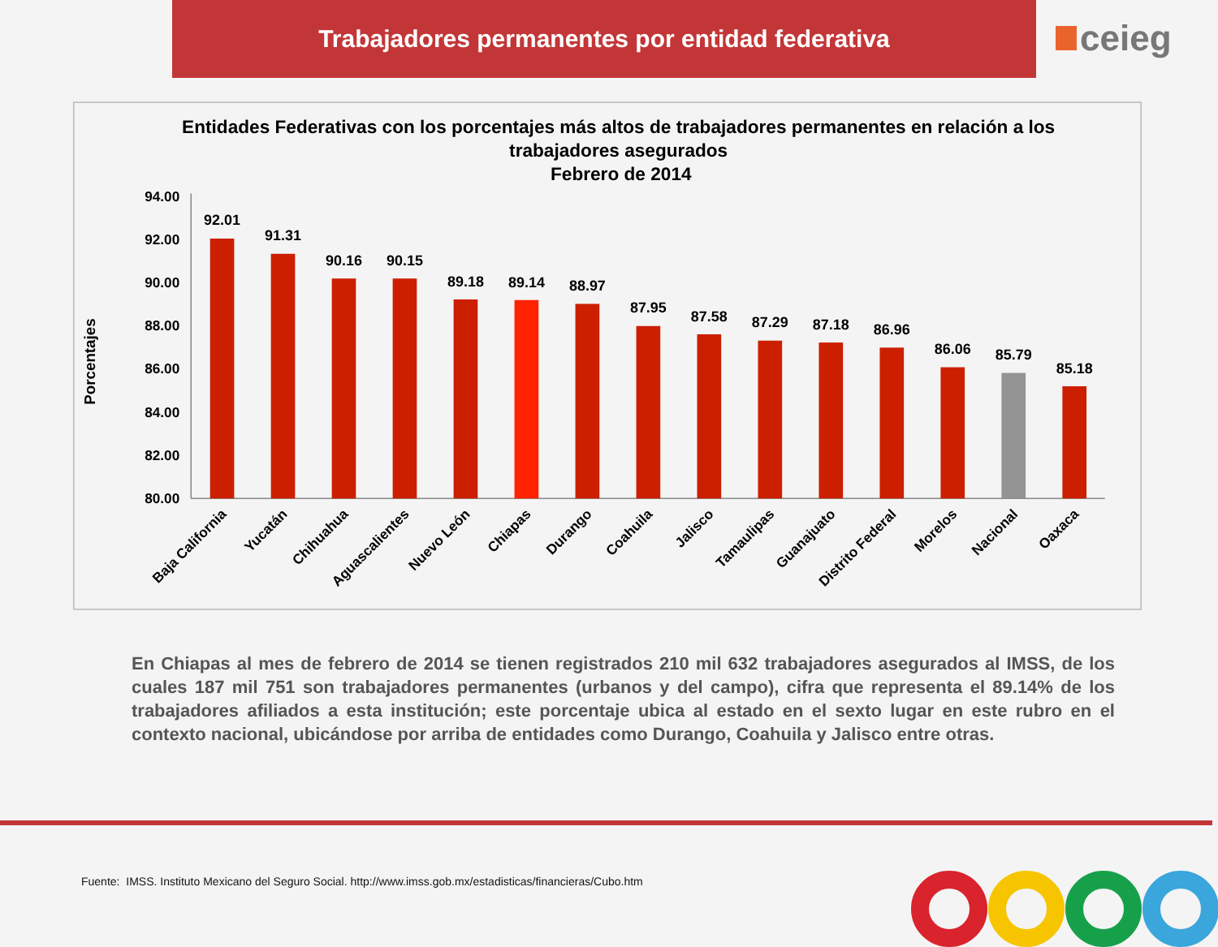Trabajadores permanentes por entidad federativa
ceieg
Entidades Federativas con los porcentajes más altos de trabajadores permanentes en relación a los
trabajadores asegurados
Febrero de 2014
Porcentajes
94.00
92.00
90.00
88.00
86.00
84.00
82.00
80.00
92.01
91.31
90.16
90.15
89.18
89.14
88.97
87.95
87.58
87.29
87.18
86.96
86.06
85.79
85.18
Baja California
Yucatán
Chihuahua
Aguascalientes
Nuevo León
Chiapas
Durango
Coahuila
Jalisco
Tamaulipas
Guanajuato
Distrito Federal
Morelos
Nacional
Oaxaca
En Chiapas al mes de febrero de 2014 se tienen registrados 210 mil 632 trabajadores asegurados al IMSS, de los cuales 187 mil 751 son trabajadores permanentes (urbanos y del campo), cifra que representa el 89.14% de los trabajadores afiliados a esta institución; este porcentaje ubica al estado en el sexto lugar en este rubro en el contexto nacional, ubicándose por arriba de entidades como Durango, Coahuila y Jalisco entre otras.
Fuente: IMSS. Instituto Mexicano del Seguro Social. http://www.imss.gob.mx/estadisticas/financieras/Cubo.htm